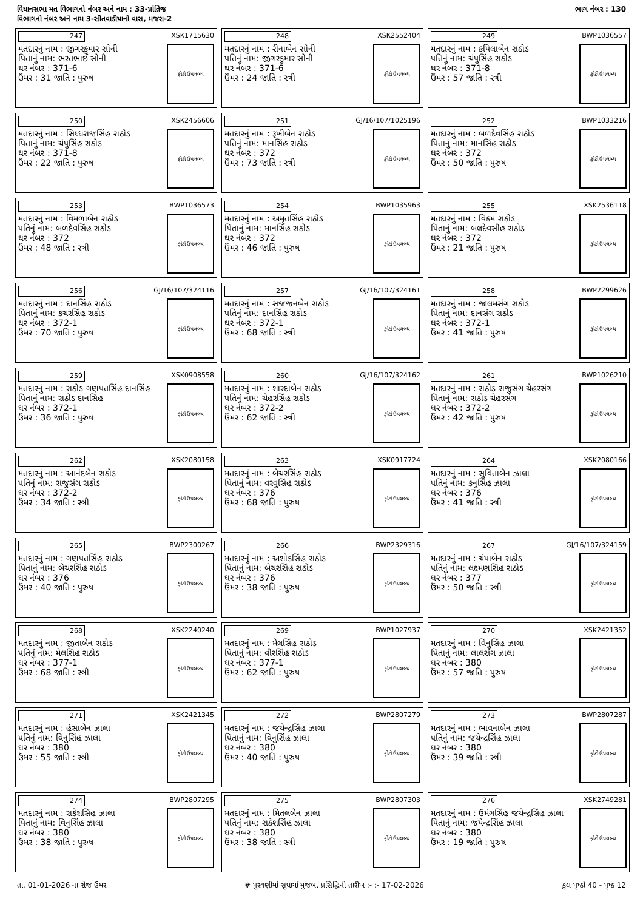વિધાનસભા મત વિભાગનો નંબર અને નામ : 33-પ્રાંતિજ
વિભાગનો નંબર અને નામ 3-સીતવાડીયાનો વાસ, મજરા-2
ભાગ નંબર : 130
247 XSK1715630
મતદારનું નામ : જીગરકુમાર સોની
પિતાનું નામ: ભરતભાઈ સોની
ઘર નંબર : 371-6
ઉંમર : 31 જાતિ : પુરુષ
ફોટો ઉપલબ્ધ
248 XSK2552404
મતદારનું નામ : રીનાબેન સોની
પતિનું નામ: જીગરકુમાર સોની
ઘર નંબર : 371-6
ઉંમર : 24 જાતિ : સ્ત્રી
ફોટો ઉપલબ્ધ
249 BWP1036557
મતદારનું નામ : કપિલાબેન રાઠોડ
પતિનું નામ: ચંપુસિંહ રાઠોડ
ઘર નંબર : 371-8
ઉંમર : 57 જાતિ : સ્ત્રી
ફોટો ઉપલબ્ધ
250 XSK2456606
મતદારનું નામ : સિધ્ધરાજસિંહ રાઠોડ
પિતાનું નામ: ચંપુસિંહ રાઠોડ
ઘર નંબર : 371-8
ઉંમર : 22 જાતિ : પુરુષ
ફોટો ઉપલબ્ધ
251 GJ/16/107/1025196
મતદારનું નામ : રૂખીબેન રાઠોડ
પતિનું નામ: માનસિંહ રાઠોડ
ઘર નંબર : 372
ઉંમર : 73 જાતિ : સ્ત્રી
ફોટો ઉપલબ્ધ
252 BWP1033216
મતદારનું નામ : બળદેવસિંહ રાઠોડ
પિતાનું નામ: માનસિંહ રાઠોડ
ઘર નંબર : 372
ઉંમર : 50 જાતિ : પુરુષ
ફોટો ઉપલબ્ધ
253 BWP1036573
મતદારનું નામ : વિમળાબેન રાઠોડ
પતિનું નામ: બળદેવસિંહ રાઠોડ
ઘર નંબર : 372
ઉંમર : 48 જાતિ : સ્ત્રી
ફોટો ઉપલબ્ધ
254 BWP1035963
મતદારનું નામ : અમૃતસિંહ રાઠોડ
પિતાનું નામ: માનસિંહ રાઠોડ
ઘર નંબર : 372
ઉંમર : 46 જાતિ : પુરુષ
ફોટો ઉપલબ્ધ
255 XSK2536118
મતદારનું નામ : વિક્રમ રાઠોડ
પિતાનું નામ: બલદેવસીહ રાઠોડ
ઘર નંબર : 372
ઉંમર : 21 જાતિ : પુરુષ
ફોટો ઉપલબ્ધ
256 GJ/16/107/324116
મતદારનું નામ : દાનસિંહ રાઠોડ
પિતાનું નામ: કચરસિંહ રાઠોડ
ઘર નંબર : 372-1
ઉંમર : 70 જાતિ : પુરુષ
ફોટો ઉપલબ્ધ
257 GJ/16/107/324161
મતદારનું નામ : સજજનબેન રાઠોડ
પતિનું નામ: દાનસિંહ રાઠોડ
ઘર નંબર : 372-1
ઉંમર : 68 જાતિ : સ્ત્રી
ફોટો ઉપલબ્ધ
258 BWP2299626
મતદારનું નામ : જાલમસંગ રાઠોડ
પિતાનું નામ: દાનસંગ રાઠોડ
ઘર નંબર : 372-1
ઉંમર : 41 જાતિ : પુરુષ
ફોટો ઉપલબ્ધ
259 XSK0908558
મતદારનું નામ : રાઠોડ ગણપતસિંહ દાનસિંહ
પિતાનું નામ: રાઠોડ દાનસિંહ
ઘર નંબર : 372-1
ઉંમર : 36 જાતિ : પુરુષ
ફોટો ઉપલબ્ધ
260 GJ/16/107/324162
મતદારનું નામ : શારદાબેન રાઠોડ
પતિનું નામ: ચેહરસિંહ રાઠોડ
ઘર નંબર : 372-2
ઉંમર : 62 જાતિ : સ્ત્રી
ફોટો ઉપલબ્ધ
261 BWP1026210
મતદારનું નામ : રાઠોડ રાજુસંગ ચેહરસંગ
પિતાનું નામ: રાઠોડ ચેહરસંગ
ઘર નંબર : 372-2
ઉંમર : 42 જાતિ : પુરુષ
ફોટો ઉપલબ્ધ
262 XSK2080158
મતદારનું નામ : આનંદબેન રાઠોડ
પતિનું નામ: રાજુસંગ રાઠોડ
ઘર નંબર : 372-2
ઉંમર : 34 જાતિ : સ્ત્રી
ફોટો ઉપલબ્ધ
263 XSK0917724
મતદારનું નામ : બેચરસિંહ રાઠોડ
પિતાનું નામ: વરવુસિંહ રાઠોડ
ઘર નંબર : 376
ઉંમર : 68 જાતિ : પુરુષ
ફોટો ઉપલબ્ધ
264 XSK2080166
મતદારનું નામ : સુવિતાબેન ઝાલા
પતિનું નામ: કનુસિંહ ઝાલા
ઘર નંબર : 376
ઉંમર : 41 જાતિ : સ્ત્રી
ફોટો ઉપલબ્ધ
265 BWP2300267
મતદારનું નામ : ગણપતસિંહ રાઠોડ
પિતાનું નામ: બેચરસિંહ રાઠોડ
ઘર નંબર : 376
ઉંમર : 40 જાતિ : પુરુષ
ફોટો ઉપલબ્ધ
266 BWP2329316
મતદારનું નામ : અશોકસિંહ રાઠોડ
પિતાનું નામ: બેચરસિંહ રાઠોડ
ઘર નંબર : 376
ઉંમર : 38 જાતિ : પુરુષ
ફોટો ઉપલબ્ધ
267 GJ/16/107/324159
મતદારનું નામ : ચંપાબેન રાઠોડ
પતિનું નામ: લક્ષ્મણસિંહ રાઠોડ
ઘર નંબર : 377
ઉંમર : 50 જાતિ : સ્ત્રી
ફોટો ઉપલબ્ધ
268 XSK2240240
મતદારનું નામ : જીતાબેન રાઠોડ
પતિનું નામ: મેલસિંહ રાઠોડ
ઘર નંબર : 377-1
ઉંમર : 68 જાતિ : સ્ત્રી
ફોટો ઉપલબ્ધ
269 BWP1027937
મતદારનું નામ : મેલસિંહ રાઠોડ
પિતાનું નામ: વીરસિંહ રાઠોડ
ઘર નંબર : 377-1
ઉંમર : 62 જાતિ : પુરુષ
ફોટો ઉપલબ્ધ
270 XSK2421352
મતદારનું નામ : વિનુસિંહ ઝાલા
પિતાનું નામ: લાલસંગ ઝાલા
ઘર નંબર : 380
ઉંમર : 57 જાતિ : પુરુષ
ફોટો ઉપલબ્ધ
271 XSK2421345
મતદારનું નામ : હંસાબેન ઝાલા
પતિનું નામ: વિનુસિંહ ઝાલા
ઘર નંબર : 380
ઉંમર : 55 જાતિ : સ્ત્રી
ફોટો ઉપલબ્ધ
272 BWP2807279
મતદારનું નામ : જયેન્દ્રસિંહ ઝાલા
પિતાનું નામ: વિનુસિંહ ઝાલા
ઘર નંબર : 380
ઉંમર : 40 જાતિ : પુરુષ
ફોટો ઉપલબ્ધ
273 BWP2807287
મતદારનું નામ : ભાવનાબેન ઝાલા
પતિનું નામ: જયેન્દ્રસિંહ ઝાલા
ઘર નંબર : 380
ઉંમર : 39 જાતિ : સ્ત્રી
ફોટો ઉપલબ્ધ
274 BWP2807295
મતદારનું નામ : રાકેશસિંહ ઝાલા
પિતાનું નામ: વિનુસિંહ ઝાલા
ઘર નંબર : 380
ઉંમર : 38 જાતિ : પુરુષ
ફોટો ઉપલબ્ધ
275 BWP2807303
મતદારનું નામ : મિતલબેન ઝાલા
પતિનું નામ: રાકેશસિંહ ઝાલા
ઘર નંબર : 380
ઉંમર : 38 જાતિ : સ્ત્રી
ફોટો ઉપલબ્ધ
276 XSK2749281
મતદારનું નામ : ઉમંગસિંહ જયેન્દ્રસિંહ ઝાલા
પિતાનું નામ: જયેન્દ્રસિંહ ઝાલા
ઘર નંબર : 380
ઉંમર : 19 જાતિ : પુરુષ
ફોટો ઉપલબ્ધ
તા. 01-01-2026 ના રોજ ઉંમર # પુરવણીમાં સુધાર્યા મુજબ. પ્રસિદ્ધિની તારીખ :- :- 17-02-2026 કુલ પૃષ્ઠો 40 - પૃષ્ઠ 12